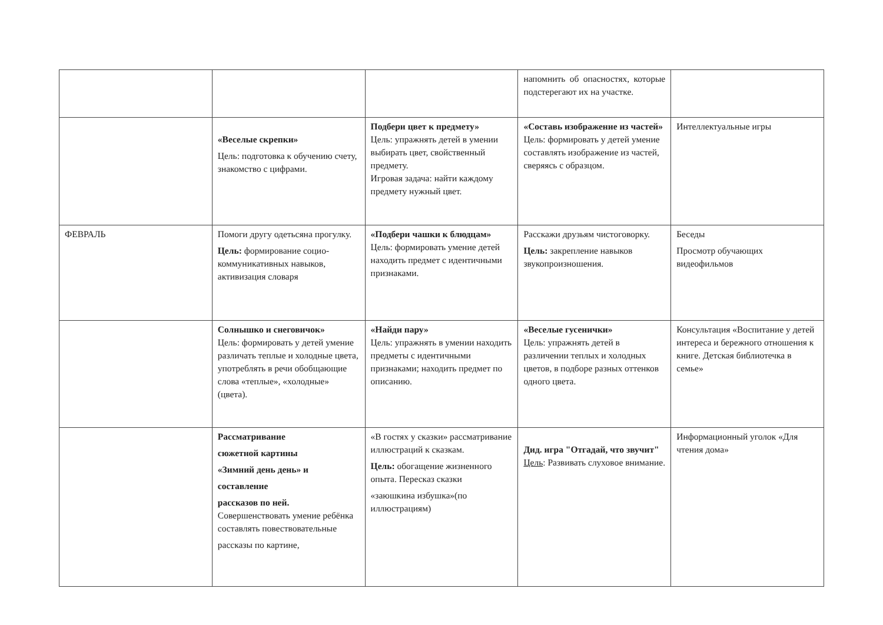| | | | напомнить об опасностях, которые подстерегают их на участке. | |
| | «Веселые скрепки» Цель: подготовка к обучению счету, знакомство с цифрами. | Подбери цвет к предмету» Цель: упражнять детей в умении выбирать цвет, свойственный предмету. Игровая задача: найти каждому предмету нужный цвет. | «Составь изображение из частей» Цель: формировать у детей умение составлять изображение из частей, сверяясь с образцом. | Интеллектуальные игры |
| ФЕВРАЛЬ | Помоги другу одетьсяна прогулку. Цель: формирование социо- коммуникативных навыков, активизация словаря | «Подбери чашки к блюдцам» Цель: формировать умение детей находить предмет с идентичными признаками. | Расскажи друзьям чистоговорку. Цель: закрепление навыков звукопроизношения. | Беседы Просмотр обучающих видеофильмов |
| | Солнышко и снеговичок» Цель: формировать у детей умение различать теплые и холодные цвета, употреблять в речи обобщающие слова «теплые», «холодные» (цвета). | «Найди пару» Цель: упражнять в умении находить предметы с идентичными признаками; находить предмет по описанию. | «Веселые гусенички» Цель: упражнять детей в различении теплых и холодных цветов, в подборе разных оттенков одного цвета. | Консультация «Воспитание у детей интереса и бережного отношения к книге. Детская библиотечка в семье» |
| | Рассматривание сюжетной картины «Зимний день день» и составление рассказов по ней. Совершенствовать умение ребёнка составлять повествовательные рассказы по картине, | «В гостях у сказки» рассматривание иллюстраций к сказкам. Цель: обогащение жизненного опыта. Пересказ сказки «заюшкина избушка»(по иллюстрациям) | Дид. игра "Отгадай, что звучит" Цель : Развивать слуховое внимание. | Информационный уголок «Для чтения дома» |